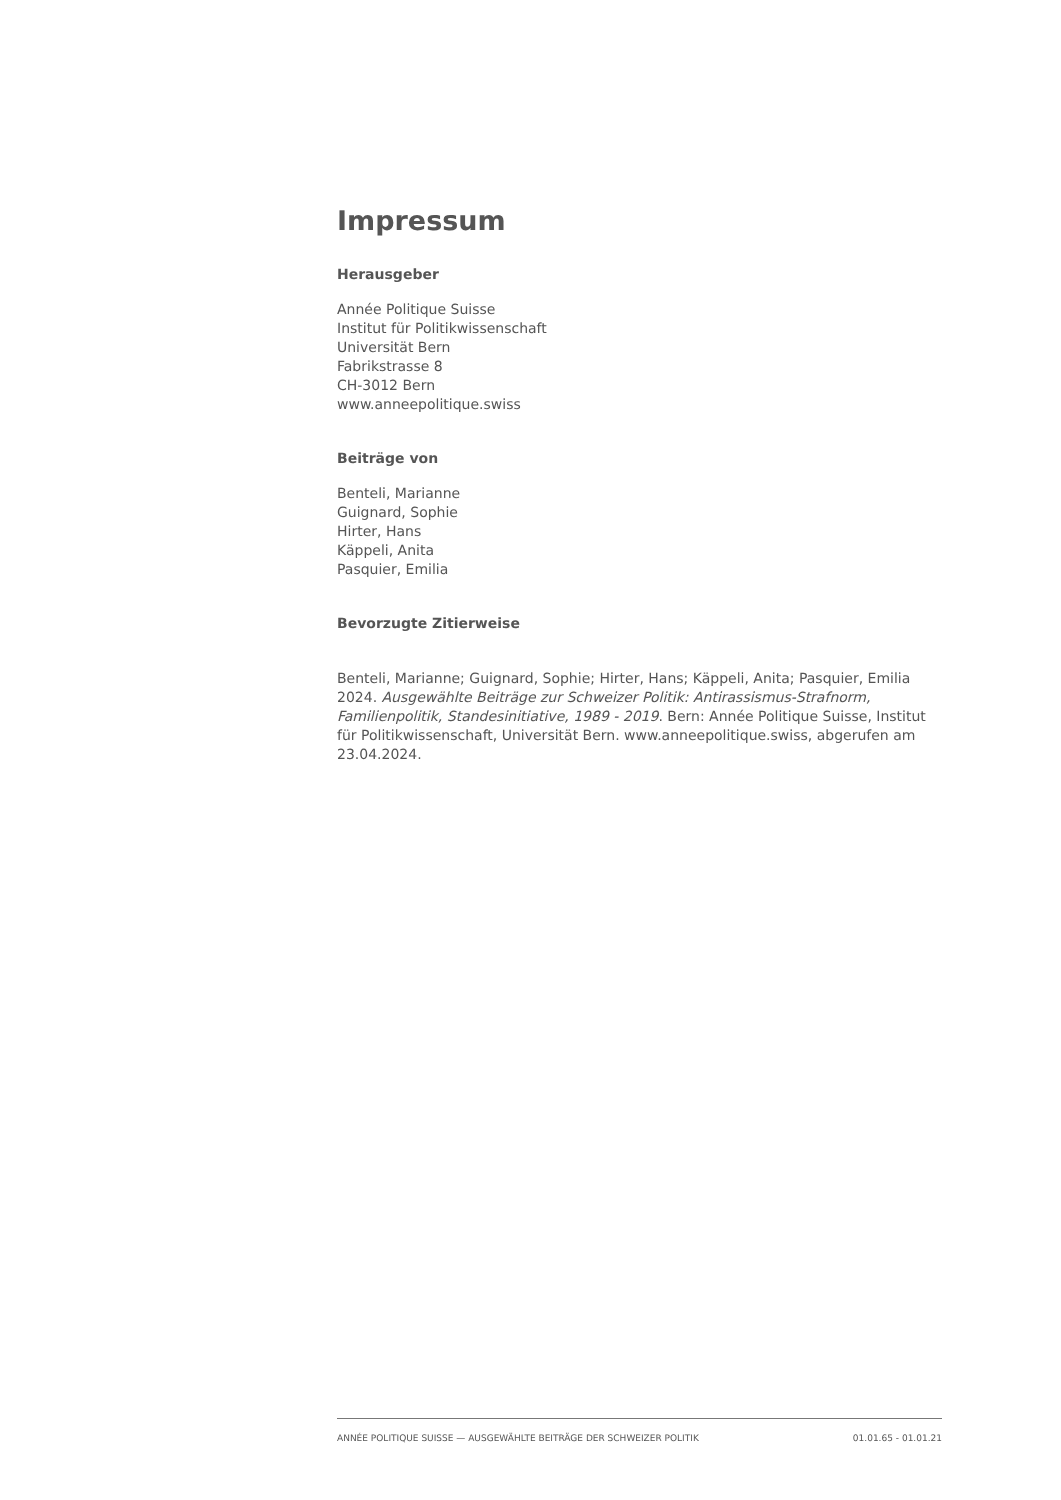Impressum
Herausgeber
Année Politique Suisse
Institut für Politikwissenschaft
Universität Bern
Fabrikstrasse 8
CH-3012 Bern
www.anneepolitique.swiss
Beiträge von
Benteli, Marianne
Guignard, Sophie
Hirter, Hans
Käppeli, Anita
Pasquier, Emilia
Bevorzugte Zitierweise
Benteli, Marianne; Guignard, Sophie; Hirter, Hans; Käppeli, Anita; Pasquier, Emilia 2024. Ausgewählte Beiträge zur Schweizer Politik: Antirassismus-Strafnorm, Familienpolitik, Standesinitiative, 1989 - 2019. Bern: Année Politique Suisse, Institut für Politikwissenschaft, Universität Bern. www.anneepolitique.swiss, abgerufen am 23.04.2024.
ANNÉE POLITIQUE SUISSE — AUSGEWÄHLTE BEITRÄGE DER SCHWEIZER POLITIK 01.01.65 - 01.01.21